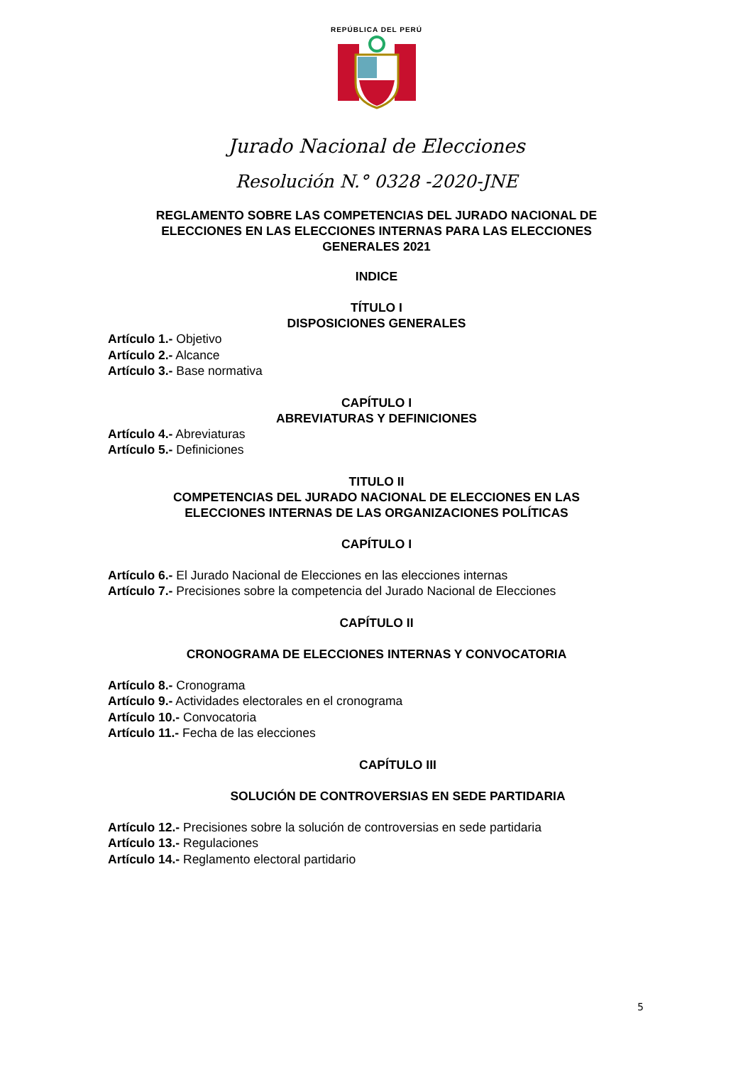REPÚBLICA DEL PERÚ
Jurado Nacional de Elecciones
Resolución N.° 0328 -2020-JNE
REGLAMENTO SOBRE LAS COMPETENCIAS DEL JURADO NACIONAL DE
ELECCIONES EN LAS ELECCIONES INTERNAS PARA LAS ELECCIONES
GENERALES 2021
INDICE
TÍTULO I
DISPOSICIONES GENERALES
Artículo 1.- Objetivo
Artículo 2.- Alcance
Artículo 3.- Base normativa
CAPÍTULO I
ABREVIATURAS Y DEFINICIONES
Artículo 4.- Abreviaturas
Artículo 5.- Definiciones
TITULO II
COMPETENCIAS DEL JURADO NACIONAL DE ELECCIONES EN LAS
ELECCIONES INTERNAS DE LAS ORGANIZACIONES POLÍTICAS
CAPÍTULO I
Artículo 6.- El Jurado Nacional de Elecciones en las elecciones internas
Artículo 7.- Precisiones sobre la competencia del Jurado Nacional de Elecciones
CAPÍTULO II
CRONOGRAMA DE ELECCIONES INTERNAS Y CONVOCATORIA
Artículo 8.- Cronograma
Artículo 9.- Actividades electorales en el cronograma
Artículo 10.- Convocatoria
Artículo 11.- Fecha de las elecciones
CAPÍTULO III
SOLUCIÓN DE CONTROVERSIAS EN SEDE PARTIDARIA
Artículo 12.- Precisiones sobre la solución de controversias en sede partidaria
Artículo 13.- Regulaciones
Artículo 14.- Reglamento electoral partidario
5